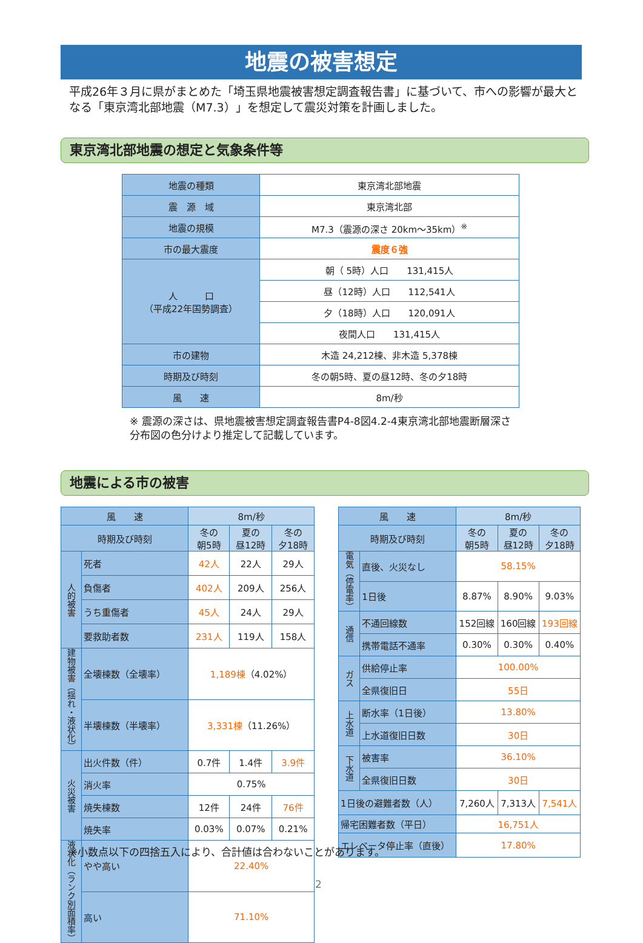地震の被害想定
平成26年３月に県がまとめた「埼玉県地震被害想定調査報告書」に基づいて、市への影響が最大となる「東京湾北部地震（M7.3）」を想定して震災対策を計画しました。
東京湾北部地震の想定と気象条件等
| 地震の種類 | 東京湾北部地震 |
| 震 源 域 | 東京湾北部 |
| 地震の規模 | M7.3（震源の深さ 20km～35km）<sup>※</sup> |
| 市の最大震度 | 震度６強 |
| 人 口 （平成22年国勢調査） | 朝（ 5時）人口 131,415人 |
| | 昼（12時）人口 112,541人 |
| | 夕（18時）人口 120,091人 |
| | 夜間人口 131,415人 |
| 市の建物 | 木造 24,212棟、非木造 5,378棟 |
| 時期及び時刻 | 冬の朝5時、夏の昼12時、冬の夕18時 |
| 風 速 | 8m/秒 |
※ 震源の深さは、県地震被害想定調査報告書P4-8図4.2-4東京湾北部地震断層深さ分布図の色分けより推定して記載しています。
地震による市の被害
| 風 速 | | 8m/秒 | | |
| 時期及び時刻 | | 冬の 朝5時 | 夏の 昼12時 | 冬の 夕18時 |
| 人的被害 | 死者 | 42人 | 22人 | 29人 |
| | 負傷者 | 402人 | 209人 | 256人 |
| | うち重傷者 | 45人 | 24人 | 29人 |
| | 要救助者数 | 231人 | 119人 | 158人 |
| 建物被害（揺れ・液状化） | 全壊棟数（全壊率） | 1,189棟 （4.02%） | | |
| | 半壊棟数（半壊率） | 3,331棟 （11.26%） | | |
| 火災被害 | 出火件数（件） | 0.7件 | 1.4件 | 3.9件 |
| | 消火率 | 0.75% | | |
| | 焼失棟数 | 12件 | 24件 | 76件 |
| | 焼失率 | 0.03% | 0.07% | 0.21% |
| 液状化（ランク別面積率） | やや高い | 22.40% | | |
| | 高い | 71.10% | | |
| 風 速 | | 8m/秒 | | |
| 時期及び時刻 | | 冬の 朝5時 | 夏の 昼12時 | 冬の 夕18時 |
| 電気（停電率） | 直後、火災なし | 58.15% | | |
| | 1日後 | 8.87% | 8.90% | 9.03% |
| 通信 | 不通回線数 | 152回線 | 160回線 | 193回線 |
| | 携帯電話不通率 | 0.30% | 0.30% | 0.40% |
| ガス | 供給停止率 | 100.00% | | |
| | 全県復旧日 | 55日 | | |
| 上水道 | 断水率（1日後） | 13.80% | | |
| | 上水道復旧日数 | 30日 | | |
| 下水道 | 被害率 | 36.10% | | |
| | 全県復旧日数 | 30日 | | |
| 1日後の避難者数（人） | | 7,260人 | 7,313人 | 7,541人 |
| 帰宅困難者数（平日） | | 16,751人 | | |
| エレベータ停止率（直後） | | 17.80% | | |
※小数点以下の四捨五入により、合計値は合わないことがあります。
2